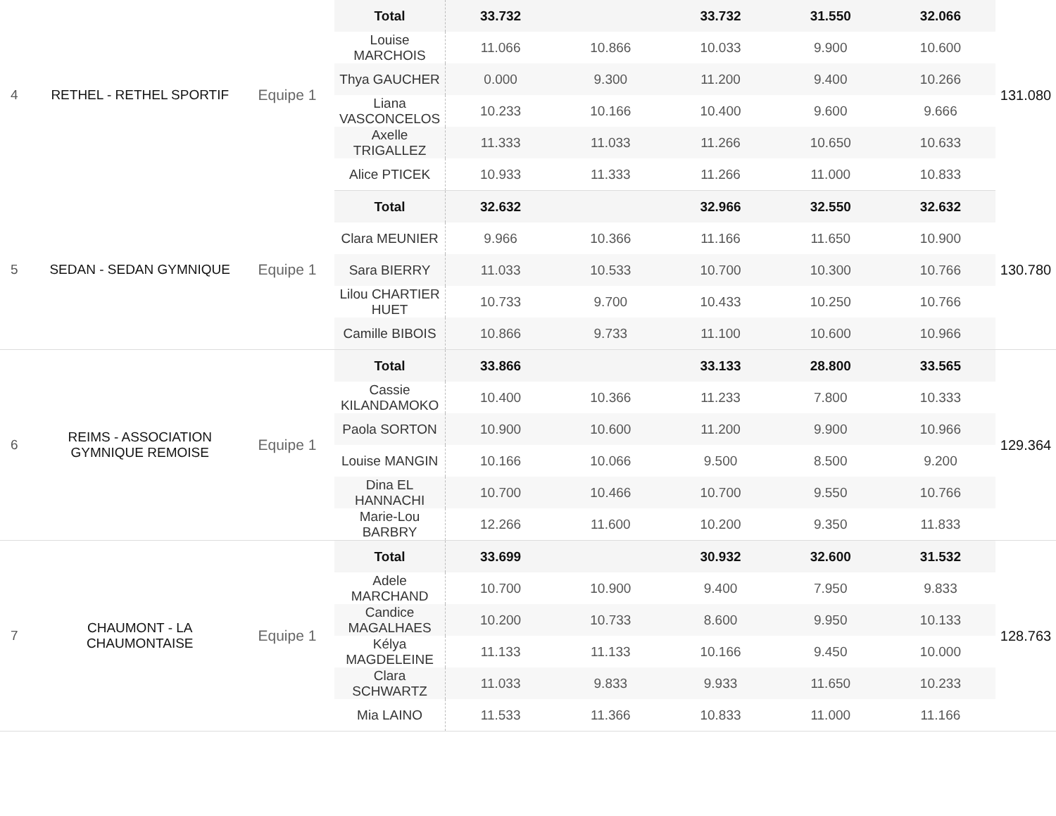| 4 | RETHEL - RETHEL SPORTIF | Equipe 1 | Total | 33.732 | | 33.732 | 31.550 | 32.066 | 131.080 |
| | | | Louise MARCHOIS | 11.066 | 10.866 | 10.033 | 9.900 | 10.600 | |
| | | | Thya GAUCHER | 0.000 | 9.300 | 11.200 | 9.400 | 10.266 | |
| | | | Liana VASCONCELOS | 10.233 | 10.166 | 10.400 | 9.600 | 9.666 | |
| | | | Axelle TRIGALLEZ | 11.333 | 11.033 | 11.266 | 10.650 | 10.633 | |
| | | | Alice PTICEK | 10.933 | 11.333 | 11.266 | 11.000 | 10.833 | |
| 5 | SEDAN - SEDAN GYMNIQUE | Equipe 1 | Total | 32.632 | | 32.966 | 32.550 | 32.632 | 130.780 |
| | | | Clara MEUNIER | 9.966 | 10.366 | 11.166 | 11.650 | 10.900 | |
| | | | Sara BIERRY | 11.033 | 10.533 | 10.700 | 10.300 | 10.766 | |
| | | | Lilou CHARTIER HUET | 10.733 | 9.700 | 10.433 | 10.250 | 10.766 | |
| | | | Camille BIBOIS | 10.866 | 9.733 | 11.100 | 10.600 | 10.966 | |
| 6 | REIMS - ASSOCIATION GYMNIQUE REMOISE | Equipe 1 | Total | 33.866 | | 33.133 | 28.800 | 33.565 | 129.364 |
| | | | Cassie KILANDAMOKO | 10.400 | 10.366 | 11.233 | 7.800 | 10.333 | |
| | | | Paola SORTON | 10.900 | 10.600 | 11.200 | 9.900 | 10.966 | |
| | | | Louise MANGIN | 10.166 | 10.066 | 9.500 | 8.500 | 9.200 | |
| | | | Dina EL HANNACHI | 10.700 | 10.466 | 10.700 | 9.550 | 10.766 | |
| | | | Marie-Lou BARBRY | 12.266 | 11.600 | 10.200 | 9.350 | 11.833 | |
| 7 | CHAUMONT - LA CHAUMONTAISE | Equipe 1 | Total | 33.699 | | 30.932 | 32.600 | 31.532 | 128.763 |
| | | | Adele MARCHAND | 10.700 | 10.900 | 9.400 | 7.950 | 9.833 | |
| | | | Candice MAGALHAES | 10.200 | 10.733 | 8.600 | 9.950 | 10.133 | |
| | | | Kélya MAGDELEINE | 11.133 | 11.133 | 10.166 | 9.450 | 10.000 | |
| | | | Clara SCHWARTZ | 11.033 | 9.833 | 9.933 | 11.650 | 10.233 | |
| | | | Mia LAINO | 11.533 | 11.366 | 10.833 | 11.000 | 11.166 | |